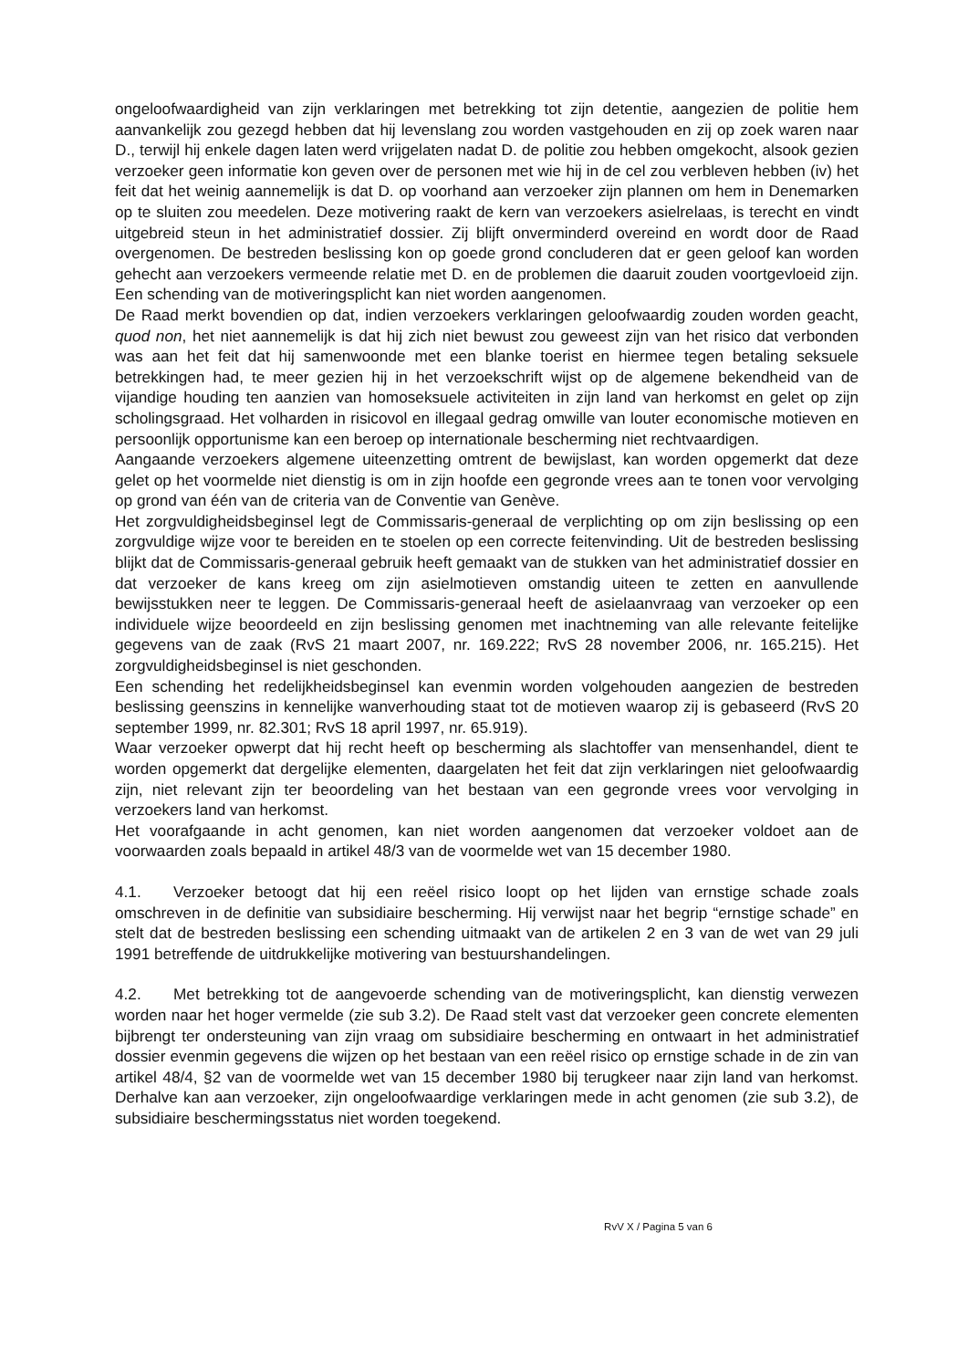ongeloofwaardigheid van zijn verklaringen met betrekking tot zijn detentie, aangezien de politie hem aanvankelijk zou gezegd hebben dat hij levenslang zou worden vastgehouden en zij op zoek waren naar D., terwijl hij enkele dagen laten werd vrijgelaten nadat D. de politie zou hebben omgekocht, alsook gezien verzoeker geen informatie kon geven over de personen met wie hij in de cel zou verbleven hebben (iv) het feit dat het weinig aannemelijk is dat D. op voorhand aan verzoeker zijn plannen om hem in Denemarken op te sluiten zou meedelen. Deze motivering raakt de kern van verzoekers asielrelaas, is terecht en vindt uitgebreid steun in het administratief dossier. Zij blijft onverminderd overeind en wordt door de Raad overgenomen. De bestreden beslissing kon op goede grond concluderen dat er geen geloof kan worden gehecht aan verzoekers vermeende relatie met D. en de problemen die daaruit zouden voortgevloeid zijn. Een schending van de motiveringsplicht kan niet worden aangenomen.
De Raad merkt bovendien op dat, indien verzoekers verklaringen geloofwaardig zouden worden geacht, quod non, het niet aannemelijk is dat hij zich niet bewust zou geweest zijn van het risico dat verbonden was aan het feit dat hij samenwoonde met een blanke toerist en hiermee tegen betaling seksuele betrekkingen had, te meer gezien hij in het verzoekschrift wijst op de algemene bekendheid van de vijandige houding ten aanzien van homoseksuele activiteiten in zijn land van herkomst en gelet op zijn scholingsgraad. Het volharden in risicovol en illegaal gedrag omwille van louter economische motieven en persoonlijk opportunisme kan een beroep op internationale bescherming niet rechtvaardigen.
Aangaande verzoekers algemene uiteenzetting omtrent de bewijslast, kan worden opgemerkt dat deze gelet op het voormelde niet dienstig is om in zijn hoofde een gegronde vrees aan te tonen voor vervolging op grond van één van de criteria van de Conventie van Genève.
Het zorgvuldigheidsbeginsel legt de Commissaris-generaal de verplichting op om zijn beslissing op een zorgvuldige wijze voor te bereiden en te stoelen op een correcte feitenvinding. Uit de bestreden beslissing blijkt dat de Commissaris-generaal gebruik heeft gemaakt van de stukken van het administratief dossier en dat verzoeker de kans kreeg om zijn asielmotieven omstandig uiteen te zetten en aanvullende bewijsstukken neer te leggen. De Commissaris-generaal heeft de asielaanvraag van verzoeker op een individuele wijze beoordeeld en zijn beslissing genomen met inachtneming van alle relevante feitelijke gegevens van de zaak (RvS 21 maart 2007, nr. 169.222; RvS 28 november 2006, nr. 165.215). Het zorgvuldigheidsbeginsel is niet geschonden.
Een schending het redelijkheidsbeginsel kan evenmin worden volgehouden aangezien de bestreden beslissing geenszins in kennelijke wanverhouding staat tot de motieven waarop zij is gebaseerd (RvS 20 september 1999, nr. 82.301; RvS 18 april 1997, nr. 65.919).
Waar verzoeker opwerpt dat hij recht heeft op bescherming als slachtoffer van mensenhandel, dient te worden opgemerkt dat dergelijke elementen, daargelaten het feit dat zijn verklaringen niet geloofwaardig zijn, niet relevant zijn ter beoordeling van het bestaan van een gegronde vrees voor vervolging in verzoekers land van herkomst.
Het voorafgaande in acht genomen, kan niet worden aangenomen dat verzoeker voldoet aan de voorwaarden zoals bepaald in artikel 48/3 van de voormelde wet van 15 december 1980.
4.1. Verzoeker betoogt dat hij een reëel risico loopt op het lijden van ernstige schade zoals omschreven in de definitie van subsidiaire bescherming. Hij verwijst naar het begrip “ernstige schade” en stelt dat de bestreden beslissing een schending uitmaakt van de artikelen 2 en 3 van de wet van 29 juli 1991 betreffende de uitdrukkelijke motivering van bestuurshandelingen.
4.2. Met betrekking tot de aangevoerde schending van de motiveringsplicht, kan dienstig verwezen worden naar het hoger vermelde (zie sub 3.2). De Raad stelt vast dat verzoeker geen concrete elementen bijbrengt ter ondersteuning van zijn vraag om subsidiaire bescherming en ontwaart in het administratief dossier evenmin gegevens die wijzen op het bestaan van een reëel risico op ernstige schade in de zin van artikel 48/4, §2 van de voormelde wet van 15 december 1980 bij terugkeer naar zijn land van herkomst. Derhalve kan aan verzoeker, zijn ongeloofwaardige verklaringen mede in acht genomen (zie sub 3.2), de subsidiaire beschermingsstatus niet worden toegekend.
RvV X / Pagina 5 van 6